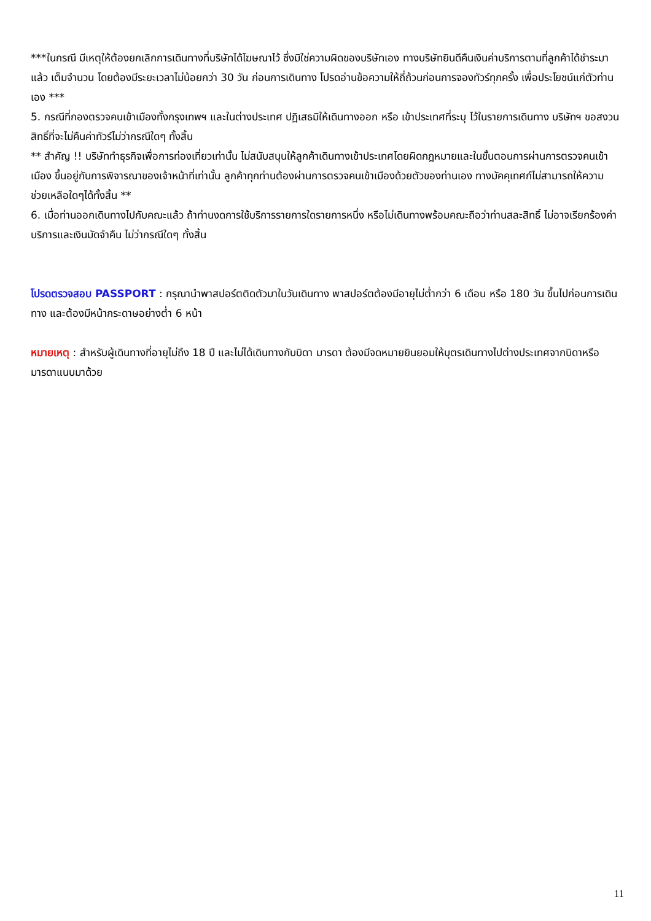***ในกรณี มีเหตุให้ต้องยกเลิกการเดินทางที่บริษัทได้โฆษณาไว้ ซึ่งมิใช่ความผิดของบริษัทเอง ทางบริษัทยินดีคืนเงินค่าบริการตามที่ลูกค้าได้ชำระมาแล้ว เต็มจำนวน โดยต้องมีระยะเวลาไม่น้อยกว่า 30 วัน ก่อนการเดินทาง โปรดอ่านข้อความให้ถี่ถ้วนก่อนการจองทัวร์ทุกครั้ง เพื่อประโยชน์แก่ตัวท่านเอง ***
5. กรณีที่กองตรวจคนเข้าเมืองทั้งกรุงเทพฯ และในต่างประเทศ ปฏิเสธมิให้เดินทางออก หรือ เข้าประเทศที่ระบุ ไว้ในรายการเดินทาง บริษัทฯ ขอสงวนสิทธิ์ที่จะไม่คืนค่าทัวร์ไม่ว่ากรณีใดๆ ทั้งสิ้น
** สำคัญ !! บริษัททำธุรกิจเพื่อการท่องเที่ยวเท่านั้น ไม่สนับสนุนให้ลูกค้าเดินทางเข้าประเทศโดยผิดกฎหมายและในขั้นตอนการผ่านการตรวจคนเข้าเมือง ขึ้นอยู่กับการพิจารณาของเจ้าหน้าที่เท่านั้น ลูกค้าทุกท่านต้องผ่านการตรวจคนเข้าเมืองด้วยตัวของท่านเอง ทางมัคคุเทศก์ไม่สามารถให้ความช่วยเหลือใดๆได้ทั้งสิ้น **
6. เมื่อท่านออกเดินทางไปกับคณะแล้ว ถ้าท่านงดการใช้บริการรายการใดรายการหนึ่ง หรือไม่เดินทางพร้อมคณะถือว่าท่านสละสิทธิ์ ไม่อาจเรียกร้องค่าบริการและเงินมัดจำคืน ไม่ว่ากรณีใดๆ ทั้งสิ้น
โปรดตรวจสอบ PASSPORT : กรุณานำพาสปอร์ตติดตัวมาในวันเดินทาง พาสปอร์ตต้องมีอายุไม่ต่ำกว่า 6 เดือน หรือ 180 วัน ขึ้นไปก่อนการเดินทาง และต้องมีหน้ากระดาษอย่างต่ำ 6 หน้า
หมายเหตุ : สำหรับผู้เดินทางที่อายุไม่ถึง 18 ปี และไม่ได้เดินทางกับบิดา มารดา ต้องมีจดหมายยินยอมให้บุตรเดินทางไปต่างประเทศจากบิดาหรือมารดาแนบมาด้วย
11